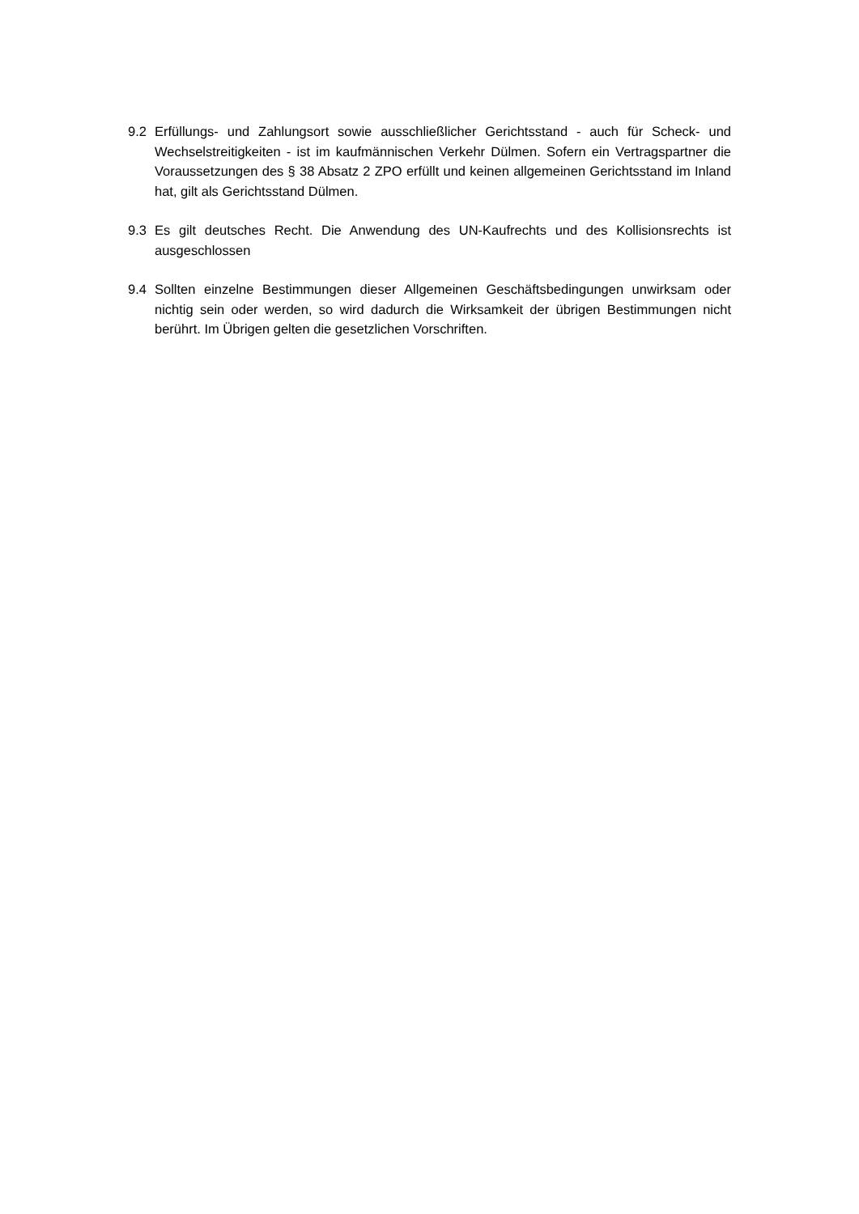9.2 Erfüllungs- und Zahlungsort sowie ausschließlicher Gerichtsstand - auch für Scheck- und Wechselstreitigkeiten - ist im kaufmännischen Verkehr Dülmen. Sofern ein Vertragspartner die Voraussetzungen des § 38 Absatz 2 ZPO erfüllt und keinen allgemeinen Gerichtsstand im Inland hat, gilt als Gerichtsstand Dülmen.
9.3 Es gilt deutsches Recht. Die Anwendung des UN-Kaufrechts und des Kollisionsrechts ist ausgeschlossen
9.4 Sollten einzelne Bestimmungen dieser Allgemeinen Geschäftsbedingungen unwirksam oder nichtig sein oder werden, so wird dadurch die Wirksamkeit der übrigen Bestimmungen nicht berührt. Im Übrigen gelten die gesetzlichen Vorschriften.